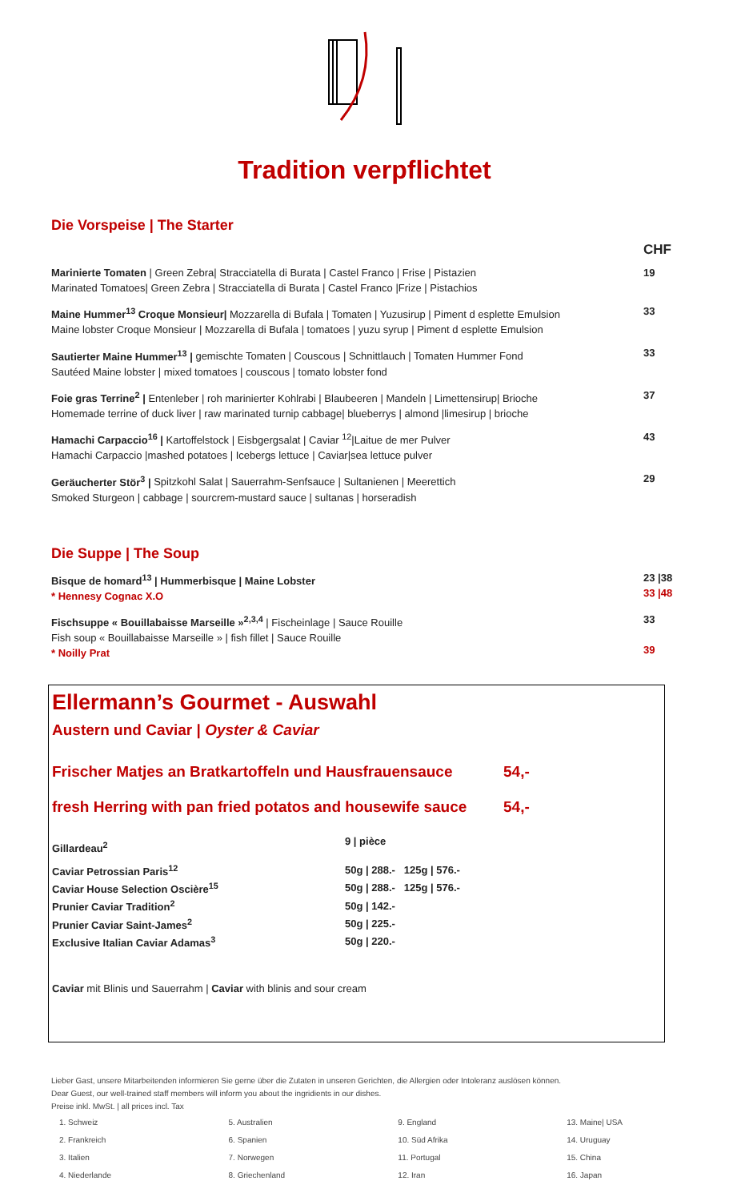Tradition verpflichtet
Die Vorspeise | The Starter
| | CHF |
| Marinierte Tomaten / Green Zebra/ Stracciatella di Burata / Castel Franco / Frise / Pistazien Marinated Tomatoes/ Green Zebra / Stracciatella di Burata / Castel Franco /Frize / Pistachios | 19 |
| Maine Hummer<sup>13</sup> Croque Monsieur/ Mozzarella di Bufala / Tomaten / Yuzusirup / Piment d esplette Emulsion Maine lobster Croque Monsieur / Mozzarella di Bufala / tomatoes / yuzu syrup / Piment d esplette Emulsion | 33 |
| Sautierter Maine Hummer<sup>13</sup> / gemischte Tomaten / Couscous / Schnittlauch / Tomaten Hummer Fond Sautéed Maine lobster / mixed tomatoes / couscous / tomato lobster fond | 33 |
| Foie gras Terrine<sup>2</sup> / Entenleber / roh marinierter Kohlrabi / Blaubeeren / Mandeln / Limettensirup/ Brioche Homemade terrine of duck liver / raw marinated turnip cabbage/ blueberrys / almond /limesirup / brioche | 37 |
| Hamachi Carpaccio<sup>16</sup> / Kartoffelstock / Eisbgergsalat / Caviar <sup>12</sup>/Laitue de mer Pulver Hamachi Carpaccio /mashed potatoes / Icebergs lettuce / Caviar/sea lettuce pulver | 43 |
| Geräucherter Stör<sup>3</sup> / Spitzkohl Salat / Sauerrahm-Senfsauce / Sultanienen / Meerettich Smoked Sturgeon / cabbage / sourcrem-mustard sauce / sultanas / horseradish | 29 |
Die Suppe | The Soup
| Bisque de homard<sup>13</sup> / Hummerbisque / Maine Lobster * Hennesy Cognac X.O | 23 /38 33 /48 |
| Fischsuppe « Bouillabaisse Marseille »<sup>2,3,4</sup> / Fischeinlage / Sauce Rouille Fish soup « Bouillabaisse Marseille » / fish fillet / Sauce Rouille * Noilly Prat | 33 39 |
Ellermann’s Gourmet - Auswahl
Austern und Caviar | Oyster & Caviar
Frischer Matjes an Bratkartoffeln und Hausfrauensauce 54,-
fresh Herring with pan fried potatos and housewife sauce 54,-
| Gillardeau<sup>2</sup> | 9 / pièce |
| Caviar Petrossian Paris<sup>12</sup> | 50g / 288.- 125g / 576.- |
| Caviar House Selection Oscière<sup>15</sup> | 50g / 288.- 125g / 576.- |
| Prunier Caviar Tradition<sup>2</sup> | 50g / 142.- |
| Prunier Caviar Saint-James<sup>2</sup> | 50g / 225.- |
| Exclusive Italian Caviar Adamas<sup>3</sup> | 50g / 220.- |
Caviar mit Blinis und Sauerrahm | Caviar with blinis and sour cream
Lieber Gast, unsere Mitarbeitenden informieren Sie gerne über die Zutaten in unseren Gerichten, die Allergien oder Intoleranz auslösen können.
Dear Guest, our well-trained staff members will inform you about the ingridients in our dishes.
Preise inkl. MwSt. | all prices incl. Tax
| 1. Schweiz | 5. Australien | 9. England | 13. Maine/ USA |
| 2. Frankreich | 6. Spanien | 10. Süd Afrika | 14. Uruguay |
| 3. Italien | 7. Norwegen | 11. Portugal | 15. China |
| 4. Niederlande | 8. Griechenland | 12. Iran | 16. Japan |